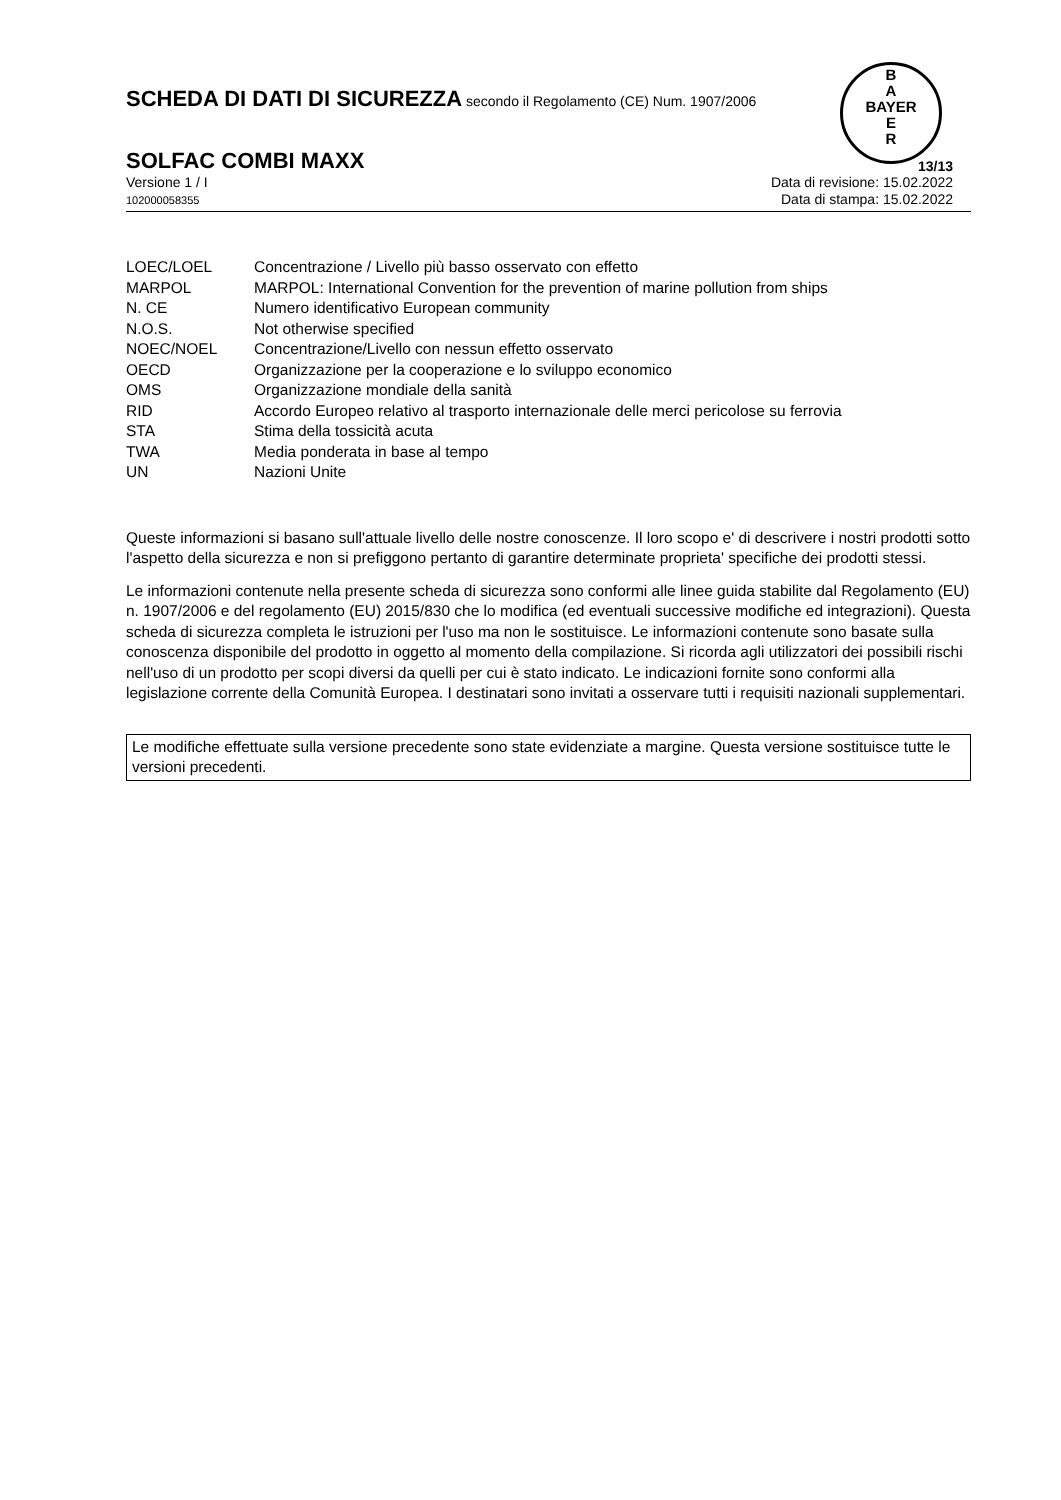B
A
BAYER
E
R
SCHEDA DI DATI DI SICUREZZA secondo il Regolamento (CE) Num. 1907/2006
SOLFAC COMBI MAXX 13/13
Versione 1 / I
102000058355
Data di revisione: 15.02.2022
Data di stampa: 15.02.2022
| LOEC/LOEL | Concentrazione / Livello più basso osservato con effetto |
| MARPOL | MARPOL: International Convention for the prevention of marine pollution from ships |
| N. CE | Numero identificativo European community |
| N.O.S. | Not otherwise specified |
| NOEC/NOEL | Concentrazione/Livello con nessun effetto osservato |
| OECD | Organizzazione per la cooperazione e lo sviluppo economico |
| OMS | Organizzazione mondiale della sanità |
| RID | Accordo Europeo relativo al trasporto internazionale delle merci pericolose su ferrovia |
| STA | Stima della tossicità acuta |
| TWA | Media ponderata in base al tempo |
| UN | Nazioni Unite |
Queste informazioni si basano sull'attuale livello delle nostre conoscenze. Il loro scopo e' di descrivere i nostri prodotti sotto l'aspetto della sicurezza e non si prefiggono pertanto di garantire determinate proprieta' specifiche dei prodotti stessi.
Le informazioni contenute nella presente scheda di sicurezza sono conformi alle linee guida stabilite dal Regolamento (EU) n. 1907/2006 e del regolamento (EU) 2015/830 che lo modifica (ed eventuali successive modifiche ed integrazioni). Questa scheda di sicurezza completa le istruzioni per l'uso ma non le sostituisce. Le informazioni contenute sono basate sulla conoscenza disponibile del prodotto in oggetto al momento della compilazione. Si ricorda agli utilizzatori dei possibili rischi nell'uso di un prodotto per scopi diversi da quelli per cui è stato indicato. Le indicazioni fornite sono conformi alla legislazione corrente della Comunità Europea. I destinatari sono invitati a osservare tutti i requisiti nazionali supplementari.
Le modifiche effettuate sulla versione precedente sono state evidenziate a margine. Questa versione sostituisce tutte le versioni precedenti.